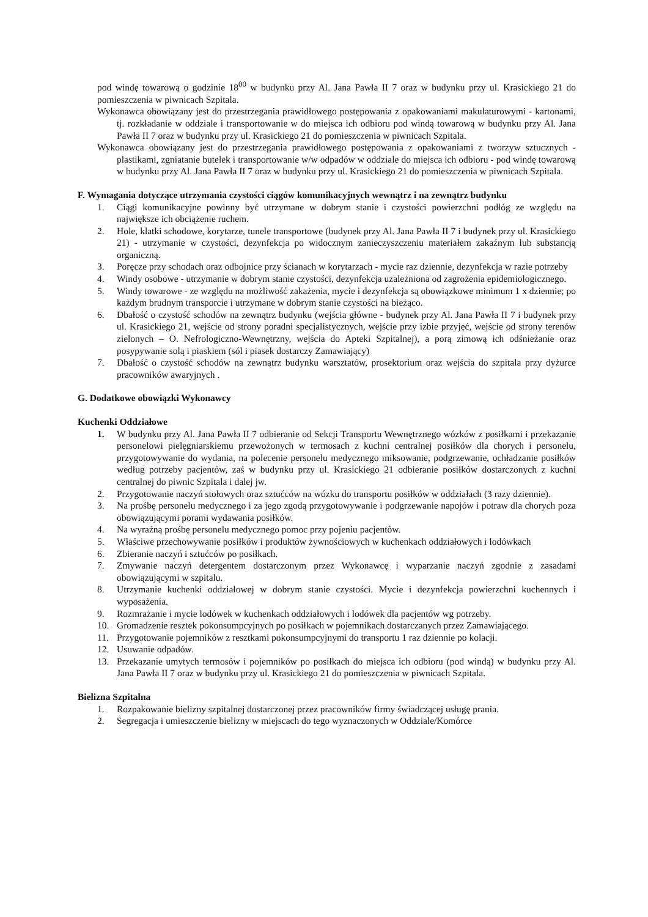pod windę towarową o godzinie 18<sup>00</sup> w budynku przy Al. Jana Pawła II 7 oraz w budynku przy ul. Krasickiego 21 do pomieszczenia w piwnicach Szpitala.
Wykonawca obowiązany jest do przestrzegania prawidłowego postępowania z opakowaniami makulaturowymi - kartonami, tj. rozkładanie w oddziale i transportowanie w do miejsca ich odbioru pod windą towarową w budynku przy Al. Jana Pawła II 7 oraz w budynku przy ul. Krasickiego 21 do pomieszczenia w piwnicach Szpitala.
Wykonawca obowiązany jest do przestrzegania prawidłowego postępowania z opakowaniami z tworzyw sztucznych - plastikami, zgniatanie butelek i transportowanie w/w odpadów w oddziale do miejsca ich odbioru - pod windę towarową w budynku przy Al. Jana Pawła II 7 oraz w budynku przy ul. Krasickiego 21 do pomieszczenia w piwnicach Szpitala.
F. Wymagania dotyczące utrzymania czystości ciągów komunikacyjnych wewnątrz i na zewnątrz budynku
1. Ciągi komunikacyjne powinny być utrzymane w dobrym stanie i czystości powierzchni podłóg ze względu na największe ich obciążenie ruchem.
2. Hole, klatki schodowe, korytarze, tunele transportowe (budynek przy Al. Jana Pawła II 7 i budynek przy ul. Krasickiego 21) - utrzymanie w czystości, dezynfekcja po widocznym zanieczyszczeniu materiałem zakaźnym lub substancją organiczną.
3. Poręcze przy schodach oraz odbojnice przy ścianach w korytarzach - mycie raz dziennie, dezynfekcja w razie potrzeby
4. Windy osobowe - utrzymanie w dobrym stanie czystości, dezynfekcja uzależniona od zagrożenia epidemiologicznego.
5. Windy towarowe - ze względu na możliwość zakażenia, mycie i dezynfekcja są obowiązkowe minimum 1 x dziennie; po każdym brudnym transporcie i utrzymane w dobrym stanie czystości na bieżąco.
6. Dbałość o czystość schodów na zewnątrz budynku (wejścia główne - budynek przy Al. Jana Pawła II 7 i budynek przy ul. Krasickiego 21, wejście od strony poradni specjalistycznych, wejście przy izbie przyjęć, wejście od strony terenów zielonych – O. Nefrologiczno-Wewnętrzny, wejścia do Apteki Szpitalnej), a porą zimową ich odśnieżanie oraz posypywanie solą i piaskiem (sól i piasek dostarczy Zamawiający)
7. Dbałość o czystość schodów na zewnątrz budynku warsztatów, prosektorium oraz wejścia do szpitala przy dyżurce pracowników awaryjnych .
G. Dodatkowe obowiązki Wykonawcy
Kuchenki Oddziałowe
1. W budynku przy Al. Jana Pawła II 7 odbieranie od Sekcji Transportu Wewnętrznego wózków z posiłkami i przekazanie personelowi pielęgniarskiemu przewożonych w termosach z kuchni centralnej posiłków dla chorych i personelu, przygotowywanie do wydania, na polecenie personelu medycznego miksowanie, podgrzewanie, ochładzanie posiłków według potrzeby pacjentów, zaś w budynku przy ul. Krasickiego 21 odbieranie posiłków dostarczonych z kuchni centralnej do piwnic Szpitala i dalej jw.
2. Przygotowanie naczyń stołowych oraz sztućców na wózku do transportu posiłków w oddziałach (3 razy dziennie).
3. Na prośbę personelu medycznego i za jego zgodą przygotowywanie i podgrzewanie napojów i potraw dla chorych poza obowiązującymi porami wydawania posiłków.
4. Na wyraźną prośbę personelu medycznego pomoc przy pojeniu pacjentów.
5. Właściwe przechowywanie posiłków i produktów żywnościowych w kuchenkach oddziałowych i lodówkach
6. Zbieranie naczyń i sztućców po posiłkach.
7. Zmywanie naczyń detergentem dostarczonym przez Wykonawcę i wyparzanie naczyń zgodnie z zasadami obowiązującymi w szpitalu.
8. Utrzymanie kuchenki oddziałowej w dobrym stanie czystości. Mycie i dezynfekcja powierzchni kuchennych i wyposażenia.
9. Rozmrażanie i mycie lodówek w kuchenkach oddziałowych i lodówek dla pacjentów wg potrzeby.
10. Gromadzenie resztek pokonsumpcyjnych po posiłkach w pojemnikach dostarczanych przez Zamawiającego.
11. Przygotowanie pojemników z resztkami pokonsumpcyjnymi do transportu 1 raz dziennie po kolacji.
12. Usuwanie odpadów.
13. Przekazanie umytych termosów i pojemników po posiłkach do miejsca ich odbioru (pod windą) w budynku przy Al. Jana Pawła II 7 oraz w budynku przy ul. Krasickiego 21 do pomieszczenia w piwnicach Szpitala.
Bielizna Szpitalna
1. Rozpakowanie bielizny szpitalnej dostarczonej przez pracowników firmy świadczącej usługę prania.
2. Segregacja i umieszczenie bielizny w miejscach do tego wyznaczonych w Oddziale/Komórce